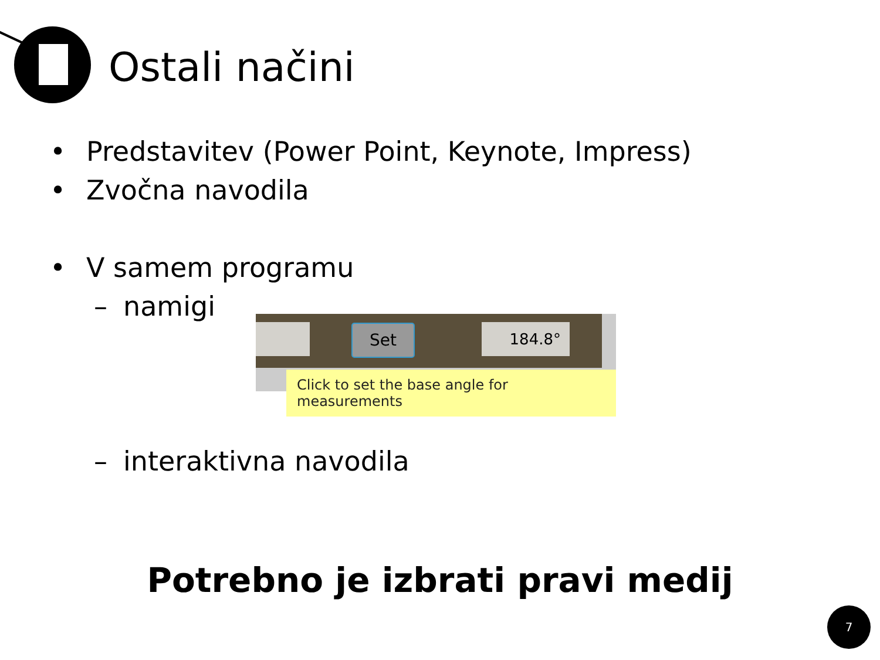Ostali načini
• Predstavitev (Power Point, Keynote, Impress)
• Zvočna navodila
• V samem programu
– namigi
– interaktivna navodila
Set 184.8°
Click to set the base angle for measurements
Potrebno je izbrati pravi medij
7